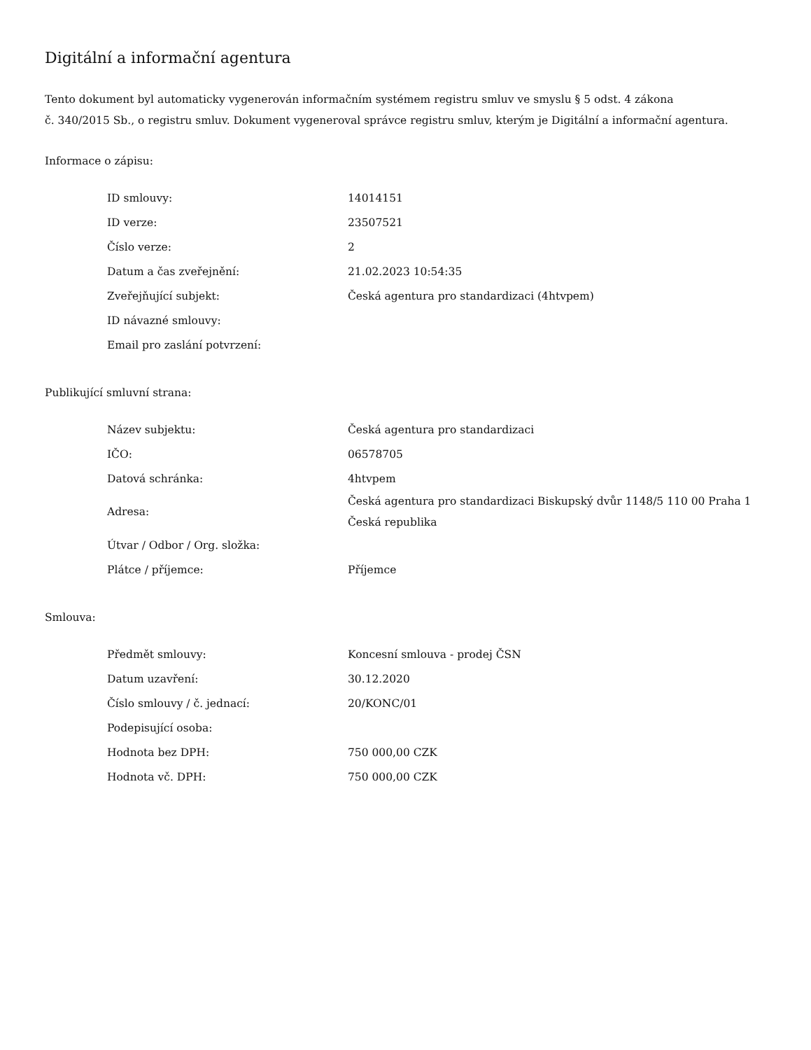Digitální a informační agentura
Tento dokument byl automaticky vygenerován informačním systémem registru smluv ve smyslu § 5 odst. 4 zákona
č. 340/2015 Sb., o registru smluv. Dokument vygeneroval správce registru smluv, kterým je Digitální a informační agentura.
Informace o zápisu:
| ID smlouvy: | 14014151 |
| ID verze: | 23507521 |
| Číslo verze: | 2 |
| Datum a čas zveřejnění: | 21.02.2023 10:54:35 |
| Zveřejňující subjekt: | Česká agentura pro standardizaci (4htvpem) |
| ID návazné smlouvy: | |
| Email pro zaslání potvrzení: | |
Publikující smluvní strana:
| Název subjektu: | Česká agentura pro standardizaci |
| IČO: | 06578705 |
| Datová schránka: | 4htvpem |
| Adresa: | Česká agentura pro standardizaci Biskupský dvůr 1148/5 110 00 Praha 1 Česká republika |
| Útvar / Odbor / Org. složka: | |
| Plátce / příjemce: | Příjemce |
Smlouva:
| Předmět smlouvy: | Koncesní smlouva - prodej ČSN |
| Datum uzavření: | 30.12.2020 |
| Číslo smlouvy / č. jednací: | 20/KONC/01 |
| Podepisující osoba: | |
| Hodnota bez DPH: | 750 000,00 CZK |
| Hodnota vč. DPH: | 750 000,00 CZK |